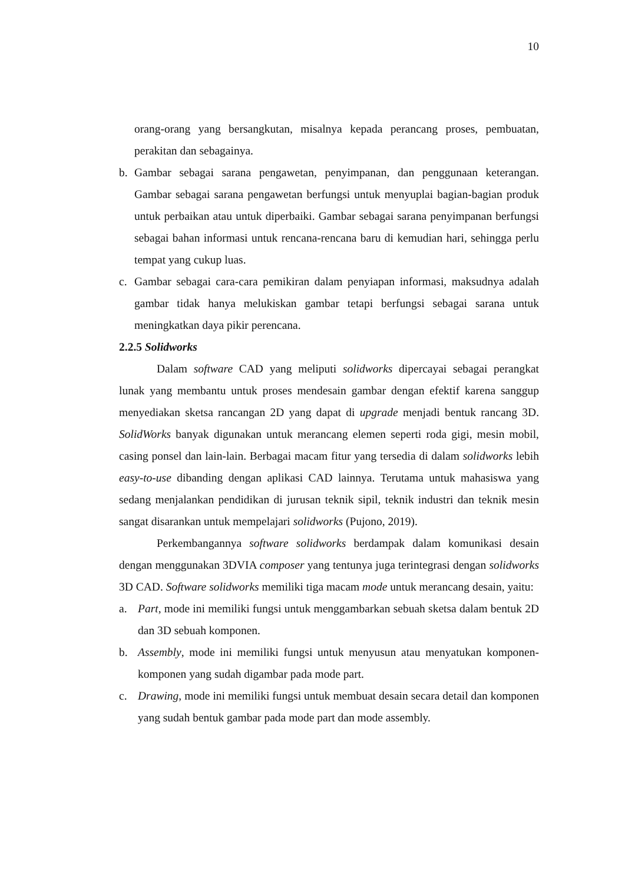10
orang-orang yang bersangkutan, misalnya kepada perancang proses, pembuatan, perakitan dan sebagainya.
b. Gambar sebagai sarana pengawetan, penyimpanan, dan penggunaan keterangan. Gambar sebagai sarana pengawetan berfungsi untuk menyuplai bagian-bagian produk untuk perbaikan atau untuk diperbaiki. Gambar sebagai sarana penyimpanan berfungsi sebagai bahan informasi untuk rencana-rencana baru di kemudian hari, sehingga perlu tempat yang cukup luas.
c. Gambar sebagai cara-cara pemikiran dalam penyiapan informasi, maksudnya adalah gambar tidak hanya melukiskan gambar tetapi berfungsi sebagai sarana untuk meningkatkan daya pikir perencana.
2.2.5 Solidworks
Dalam software CAD yang meliputi solidworks dipercayai sebagai perangkat lunak yang membantu untuk proses mendesain gambar dengan efektif karena sanggup menyediakan sketsa rancangan 2D yang dapat di upgrade menjadi bentuk rancang 3D. SolidWorks banyak digunakan untuk merancang elemen seperti roda gigi, mesin mobil, casing ponsel dan lain-lain. Berbagai macam fitur yang tersedia di dalam solidworks lebih easy-to-use dibanding dengan aplikasi CAD lainnya. Terutama untuk mahasiswa yang sedang menjalankan pendidikan di jurusan teknik sipil, teknik industri dan teknik mesin sangat disarankan untuk mempelajari solidworks (Pujono, 2019).
Perkembangannya software solidworks berdampak dalam komunikasi desain dengan menggunakan 3DVIA composer yang tentunya juga terintegrasi dengan solidworks 3D CAD. Software solidworks memiliki tiga macam mode untuk merancang desain, yaitu:
a. Part, mode ini memiliki fungsi untuk menggambarkan sebuah sketsa dalam bentuk 2D dan 3D sebuah komponen.
b. Assembly, mode ini memiliki fungsi untuk menyusun atau menyatukan komponen-komponen yang sudah digambar pada mode part.
c. Drawing, mode ini memiliki fungsi untuk membuat desain secara detail dan komponen yang sudah bentuk gambar pada mode part dan mode assembly.